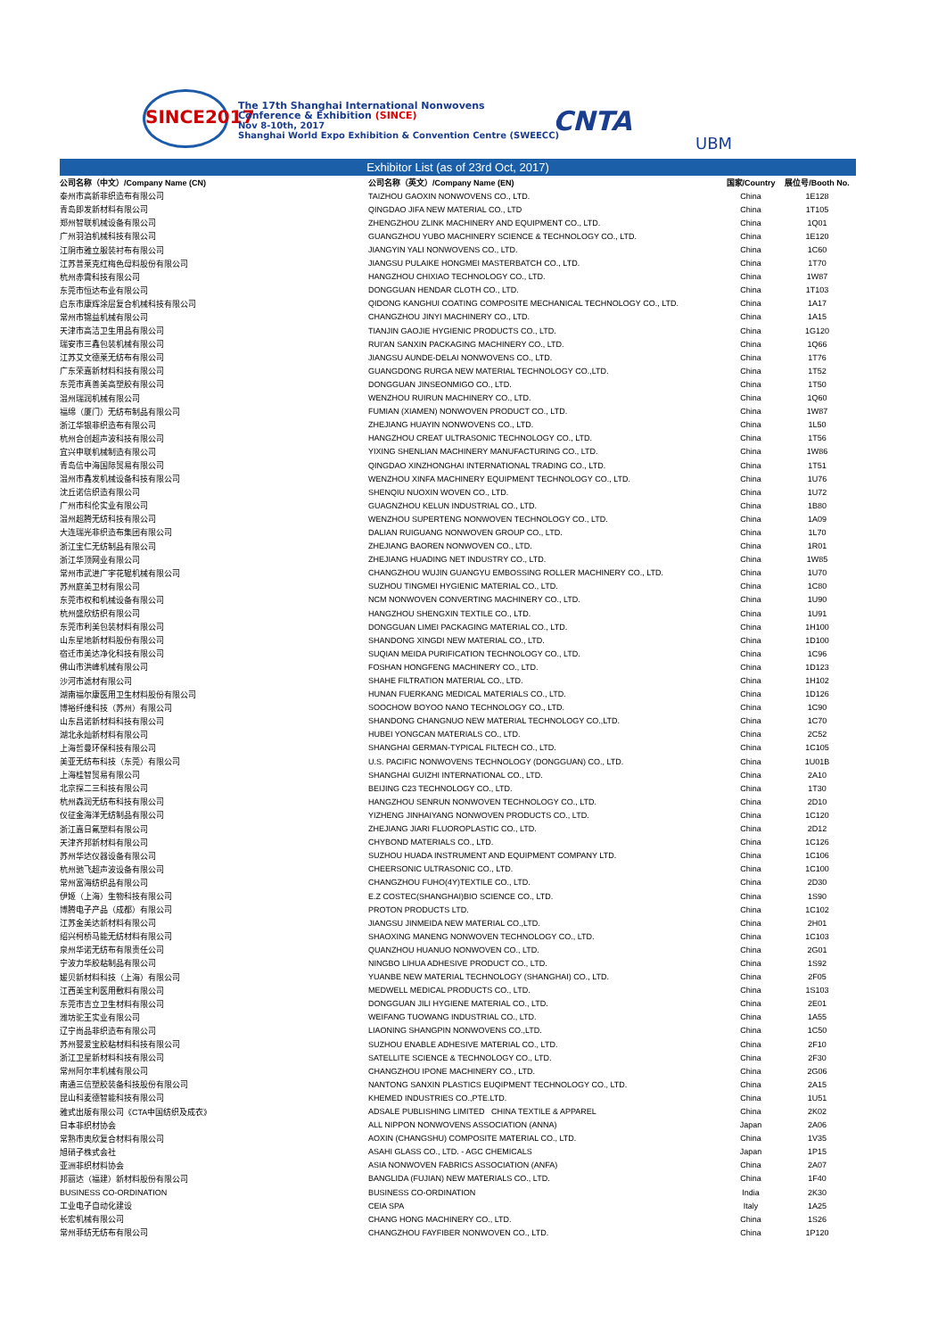SINCE2017
The 17th Shanghai International Nonwovens
Conference & Exhibition (SINCE)
Nov 8-10th, 2017
Shanghai World Expo Exhibition & Convention Centre (SWEECC)
CNTA
UBM
Exhibitor List (as of 23rd Oct, 2017)
| 公司名称（中文）/Company Name (CN) | 公司名称（英文）/Company Name (EN) | 国家/Country | 展位号/Booth No. |
| --- | --- | --- | --- |
| 泰州市高新非织造布有限公司 | TAIZHOU GAOXIN NONWOVENS CO., LTD. | China | 1E128 |
| 青岛即发新材料有限公司 | QINGDAO JIFA NEW MATERIAL CO., LTD | China | 1T105 |
| 郑州智联机械设备有限公司 | ZHENGZHOU ZLINK MACHINERY AND EQUIPMENT CO., LTD. | China | 1Q01 |
| 广州羽泊机械科技有限公司 | GUANGZHOU YUBO MACHINERY SCIENCE & TECHNOLOGY CO., LTD. | China | 1E120 |
| 江阴市雅立服装衬布有限公司 | JIANGYIN YALI NONWOVENS CO., LTD. | China | 1C60 |
| 江苏普莱克红梅色母料股份有限公司 | JIANGSU PULAIKE HONGMEI MASTERBATCH CO., LTD. | China | 1T70 |
| 杭州赤霄科技有限公司 | HANGZHOU CHIXIAO TECHNOLOGY CO., LTD. | China | 1W87 |
| 东莞市恒达布业有限公司 | DONGGUAN HENDAR CLOTH CO., LTD. | China | 1T103 |
| 启东市康辉涂层复合机械科技有限公司 | QIDONG KANGHUI COATING COMPOSITE MECHANICAL TECHNOLOGY CO., LTD. | China | 1A17 |
| 常州市锦益机械有限公司 | CHANGZHOU JINYI MACHINERY CO., LTD. | China | 1A15 |
| 天津市高洁卫生用品有限公司 | TIANJIN GAOJIE HYGIENIC PRODUCTS CO., LTD. | China | 1G120 |
| 瑞安市三鑫包装机械有限公司 | RUI'AN SANXIN PACKAGING MACHINERY CO., LTD. | China | 1Q66 |
| 江苏艾文德莱无纺布有限公司 | JIANGSU AUNDE-DELAI NONWOVENS CO., LTD. | China | 1T76 |
| 广东荣嘉新材料科技有限公司 | GUANGDONG RURGA NEW MATERIAL TECHNOLOGY CO.,LTD. | China | 1T52 |
| 东莞市真善美高塑胶有限公司 | DONGGUAN JINSEONMIGO CO., LTD. | China | 1T50 |
| 温州瑞润机械有限公司 | WENZHOU RUIRUN MACHINERY CO., LTD. | China | 1Q60 |
| 福绵（厦门）无纺布制品有限公司 | FUMIAN (XIAMEN) NONWOVEN PRODUCT CO., LTD. | China | 1W87 |
| 浙江华银非织造布有限公司 | ZHEJIANG HUAYIN NONWOVENS CO., LTD. | China | 1L50 |
| 杭州合创超声波科技有限公司 | HANGZHOU CREAT ULTRASONIC TECHNOLOGY CO., LTD. | China | 1T56 |
| 宜兴申联机械制造有限公司 | YIXING SHENLIAN MACHINERY MANUFACTURING CO., LTD. | China | 1W86 |
| 青岛信中海国际贸易有限公司 | QINGDAO XINZHONGHAI INTERNATIONAL TRADING CO., LTD. | China | 1T51 |
| 温州市鑫发机械设备科技有限公司 | WENZHOU XINFA MACHINERY EQUIPMENT TECHNOLOGY CO., LTD. | China | 1U76 |
| 沈丘诺信织造有限公司 | SHENQIU NUOXIN WOVEN CO., LTD. | China | 1U72 |
| 广州市科伦实业有限公司 | GUAGNZHOU KELUN INDUSTRIAL CO., LTD. | China | 1B80 |
| 温州超腾无纺科技有限公司 | WENZHOU SUPERTENG NONWOVEN TECHNOLOGY CO., LTD. | China | 1A09 |
| 大连瑞光非织造布集团有限公司 | DALIAN RUIGUANG NONWOVEN GROUP CO., LTD. | China | 1L70 |
| 浙江宝仁无纺制品有限公司 | ZHEJIANG BAOREN NONWOVEN CO., LTD. | China | 1R01 |
| 浙江华顶网业有限公司 | ZHEJIANG HUADING NET INDUSTRY CO., LTD. | China | 1W85 |
| 常州市武进广宇花辊机械有限公司 | CHANGZHOU WUJIN GUANGYU EMBOSSING ROLLER MACHINERY CO., LTD. | China | 1U70 |
| 苏州庭美卫材有限公司 | SUZHOU TINGMEI HYGIENIC MATERIAL CO., LTD. | China | 1C80 |
| 东莞市权和机械设备有限公司 | NCM NONWOVEN CONVERTING MACHINERY CO., LTD. | China | 1U90 |
| 杭州盛欣纺织有限公司 | HANGZHOU SHENGXIN TEXTILE CO., LTD. | China | 1U91 |
| 东莞市利美包装材料有限公司 | DONGGUAN LIMEI PACKAGING MATERIAL CO., LTD. | China | 1H100 |
| 山东星地新材料股份有限公司 | SHANDONG XINGDI NEW MATERIAL CO., LTD. | China | 1D100 |
| 宿迁市美达净化科技有限公司 | SUQIAN MEIDA PURIFICATION TECHNOLOGY CO., LTD. | China | 1C96 |
| 佛山市洪峰机械有限公司 | FOSHAN HONGFENG MACHINERY CO., LTD. | China | 1D123 |
| 沙河市滤材有限公司 | SHAHE FILTRATION MATERIAL CO., LTD. | China | 1H102 |
| 湖南福尔康医用卫生材料股份有限公司 | HUNAN FUERKANG MEDICAL MATERIALS CO., LTD. | China | 1D126 |
| 博裕纤维科技（苏州）有限公司 | SOOCHOW BOYOO NANO TECHNOLOGY CO., LTD. | China | 1C90 |
| 山东昌诺新材料科技有限公司 | SHANDONG CHANGNUO NEW MATERIAL TECHNOLOGY CO.,LTD. | China | 1C70 |
| 湖北永灿新材料有限公司 | HUBEI YONGCAN MATERIALS CO., LTD. | China | 2C52 |
| 上海哲曼环保科技有限公司 | SHANGHAI GERMAN-TYPICAL FILTECH CO., LTD. | China | 1C105 |
| 美亚无纺布科技（东莞）有限公司 | U.S. PACIFIC NONWOVENS TECHNOLOGY (DONGGUAN) CO., LTD. | China | 1U01B |
| 上海桂智贸易有限公司 | SHANGHAI GUIZHI INTERNATIONAL CO., LTD. | China | 2A10 |
| 北京探二三科技有限公司 | BEIJING C23 TECHNOLOGY CO., LTD. | China | 1T30 |
| 杭州森润无纺布科技有限公司 | HANGZHOU SENRUN NONWOVEN TECHNOLOGY CO., LTD. | China | 2D10 |
| 仪征金海洋无纺制品有限公司 | YIZHENG JINHAIYANG NONWOVEN PRODUCTS CO., LTD. | China | 1C120 |
| 浙江嘉日氟塑料有限公司 | ZHEJIANG JIARI FLUOROPLASTIC CO., LTD. | China | 2D12 |
| 天津齐邦新材料有限公司 | CHYBOND MATERIALS CO., LTD. | China | 1C126 |
| 苏州华达仪器设备有限公司 | SUZHOU HUADA INSTRUMENT AND EQUIPMENT COMPANY LTD. | China | 1C106 |
| 杭州驰飞超声波设备有限公司 | CHEERSONIC ULTRASONIC CO., LTD. | China | 1C100 |
| 常州富海纺织品有限公司 | CHANGZHOU FUHO(4Y)TEXTILE CO., LTD. | China | 2D30 |
| 伊姬（上海）生物科技有限公司 | E.Z COSTEC(SHANGHAI)BIO SCIENCE CO., LTD. | China | 1S90 |
| 博腾电子产品（成都）有限公司 | PROTON PRODUCTS LTD. | China | 1C102 |
| 江苏金美达新材料有限公司 | JIANGSU JINMEIDA NEW MATERIAL CO.,LTD. | China | 2H01 |
| 绍兴柯桥马能无纺材料有限公司 | SHAOXING MANENG NONWOVEN TECHNOLOGY CO., LTD. | China | 1C103 |
| 泉州华诺无纺布有限责任公司 | QUANZHOU HUANUO NONWOVEN CO., LTD. | China | 2G01 |
| 宁波力华胶粘制品有限公司 | NINGBO LIHUA ADHESIVE PRODUCT CO., LTD. | China | 1S92 |
| 媛贝新材料科技（上海）有限公司 | YUANBE NEW MATERIAL TECHNOLOGY (SHANGHAI) CO., LTD. | China | 2F05 |
| 江西美宝利医用敷料有限公司 | MEDWELL MEDICAL PRODUCTS CO., LTD. | China | 1S103 |
| 东莞市吉立卫生材料有限公司 | DONGGUAN JILI HYGIENE MATERIAL CO., LTD. | China | 2E01 |
| 潍坊驼王实业有限公司 | WEIFANG TUOWANG INDUSTRIAL CO., LTD. | China | 1A55 |
| 辽宁尚品非织造布有限公司 | LIAONING SHANGPIN NONWOVENS CO.,LTD. | China | 1C50 |
| 苏州婴爱宝胶粘材料科技有限公司 | SUZHOU ENABLE ADHESIVE MATERIAL CO., LTD. | China | 2F10 |
| 浙江卫星新材料科技有限公司 | SATELLITE SCIENCE & TECHNOLOGY CO., LTD. | China | 2F30 |
| 常州阿尔丰机械有限公司 | CHANGZHOU IPONE MACHINERY CO., LTD. | China | 2G06 |
| 南通三信塑胶装备科技股份有限公司 | NANTONG SANXIN PLASTICS EUQIPMENT TECHNOLOGY CO., LTD. | China | 2A15 |
| 昆山科麦德智能科技有限公司 | KHEMED INDUSTRIES CO.,PTE.LTD. | China | 1U51 |
| 雅式出版有限公司《CTA中国纺织及成衣》 | ADSALE PUBLISHING LIMITED CHINA TEXTILE & APPAREL | China | 2K02 |
| 日本非织材协会 | ALL NIPPON NONWOVENS ASSOCIATION (ANNA) | Japan | 2A06 |
| 常熟市奥欣复合材料有限公司 | AOXIN (CHANGSHU) COMPOSITE MATERIAL CO., LTD. | China | 1V35 |
| 旭硝子株式会社 | ASAHI GLASS CO., LTD. - AGC CHEMICALS | Japan | 1P15 |
| 亚洲非织材料协会 | ASIA NONWOVEN FABRICS ASSOCIATION (ANFA) | China | 2A07 |
| 邦丽达（福建）新材料股份有限公司 | BANGLIDA (FUJIAN) NEW MATERIALS CO., LTD. | China | 1F40 |
| BUSINESS CO-ORDINATION | BUSINESS CO-ORDINATION | India | 2K30 |
| 工业电子自动化建设 | CEIA SPA | Italy | 1A25 |
| 长宏机械有限公司 | CHANG HONG MACHINERY CO., LTD. | China | 1S26 |
| 常州菲纺无纺布有限公司 | CHANGZHOU FAYFIBER NONWOVEN CO., LTD. | China | 1P120 |